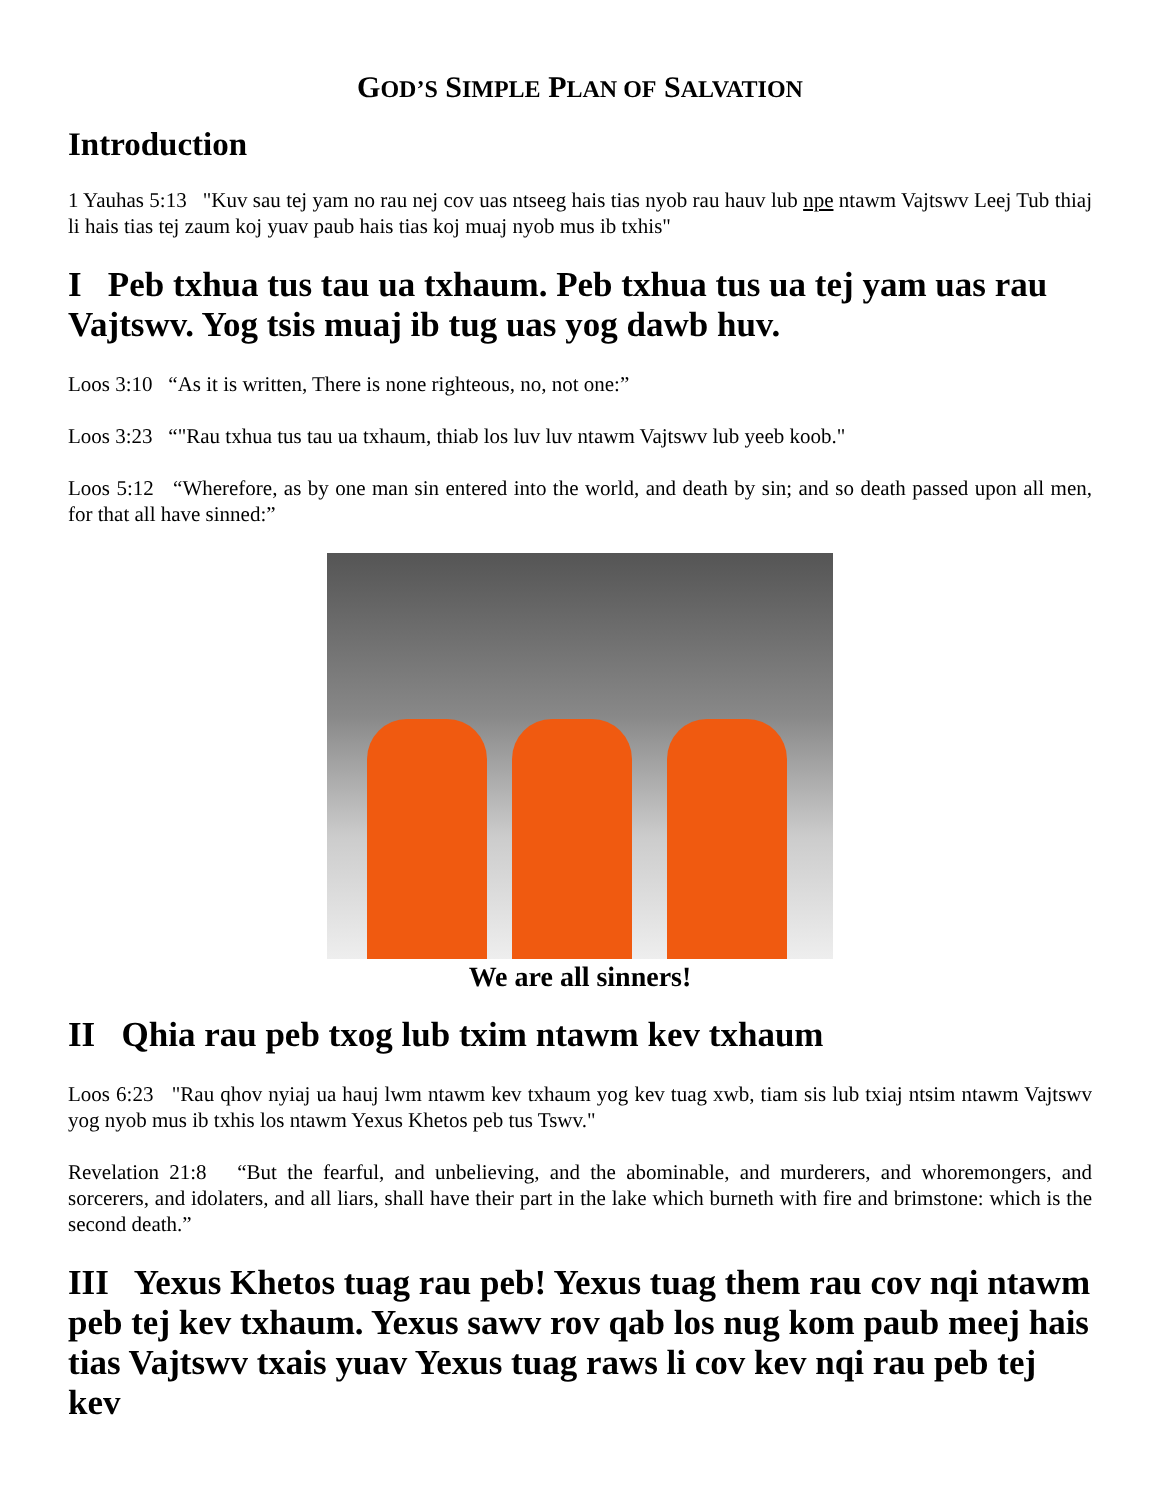GOD’S SIMPLE PLAN OF SALVATION
Introduction
1 Yauhas 5:13 "Kuv sau tej yam no rau nej cov uas ntseeg hais tias nyob rau hauv lub npe ntawm Vajtswv Leej Tub thiaj li hais tias tej zaum koj yuav paub hais tias koj muaj nyob mus ib txhis"
I Peb txhua tus tau ua txhaum. Peb txhua tus ua tej yam uas rau Vajtswv. Yog tsis muaj ib tug uas yog dawb huv.
Loos 3:10 “As it is written, There is none righteous, no, not one:”
Loos 3:23 “"Rau txhua tus tau ua txhaum, thiab los luv luv ntawm Vajtswv lub yeeb koob."
Loos 5:12 “Wherefore, as by one man sin entered into the world, and death by sin; and so death passed upon all men, for that all have sinned:”
We are all sinners!
II Qhia rau peb txog lub txim ntawm kev txhaum
Loos 6:23 "Rau qhov nyiaj ua hauj lwm ntawm kev txhaum yog kev tuag xwb, tiam sis lub txiaj ntsim ntawm Vajtswv yog nyob mus ib txhis los ntawm Yexus Khetos peb tus Tswv."
Revelation 21:8 “But the fearful, and unbelieving, and the abominable, and murderers, and whoremongers, and sorcerers, and idolaters, and all liars, shall have their part in the lake which burneth with fire and brimstone: which is the second death.”
III Yexus Khetos tuag rau peb! Yexus tuag them rau cov nqi ntawm peb tej kev txhaum. Yexus sawv rov qab los nug kom paub meej hais tias Vajtswv txais yuav Yexus tuag raws li cov kev nqi rau peb tej kev